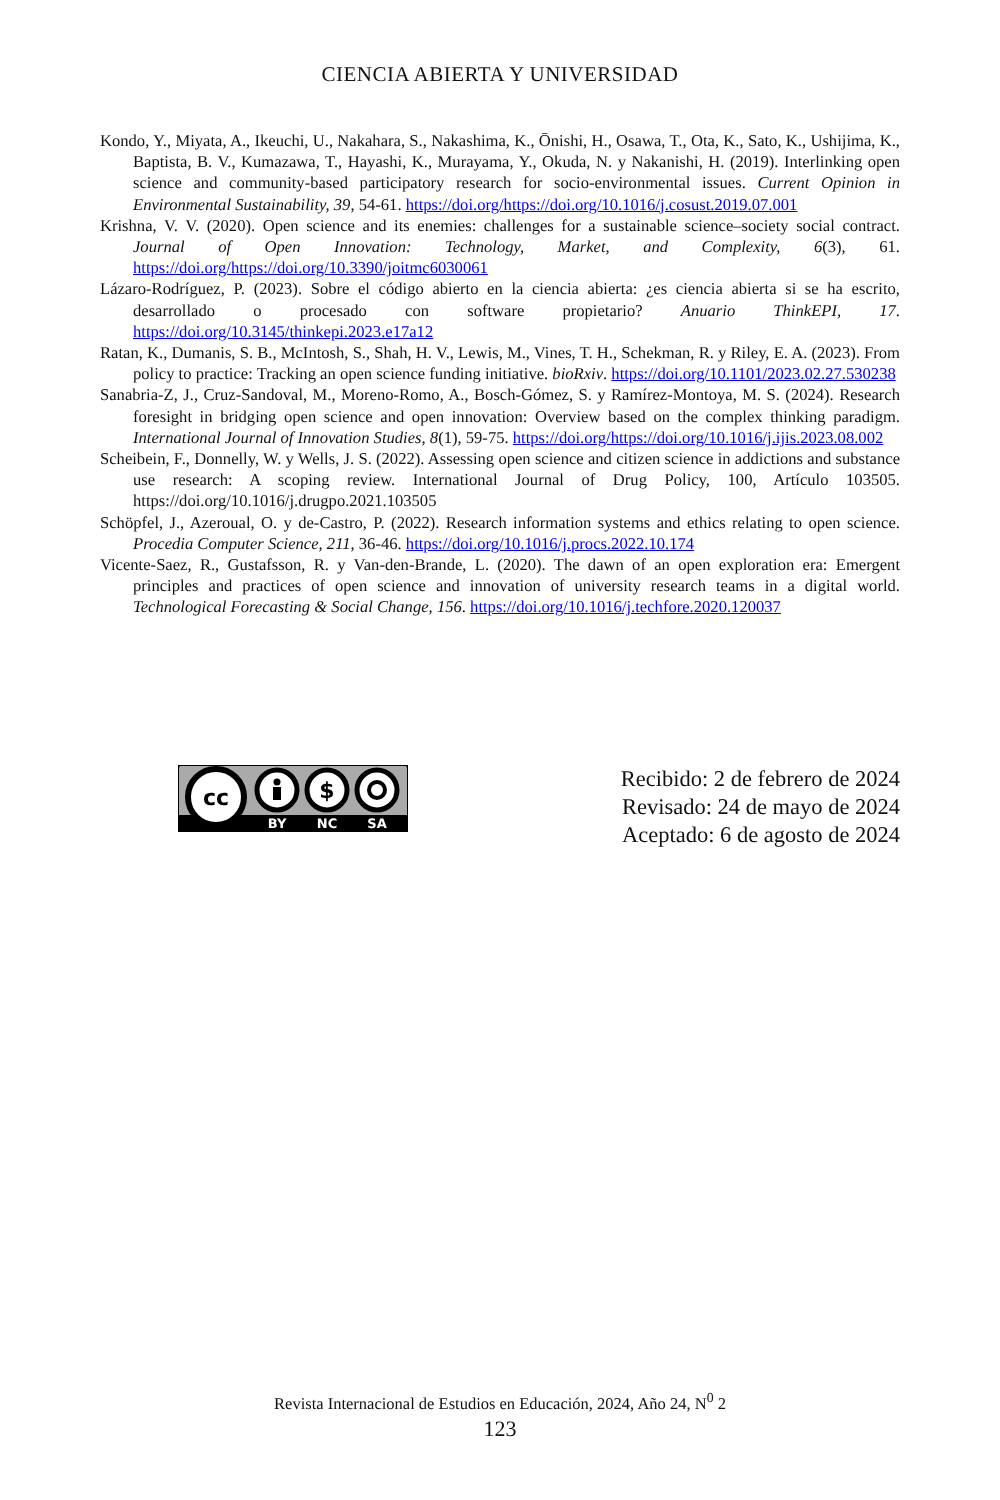CIENCIA ABIERTA Y UNIVERSIDAD
Kondo, Y., Miyata, A., Ikeuchi, U., Nakahara, S., Nakashima, K., Ōnishi, H., Osawa, T., Ota, K., Sato, K., Ushijima, K., Baptista, B. V., Kumazawa, T., Hayashi, K., Murayama, Y., Okuda, N. y Nakanishi, H. (2019). Interlinking open science and community-based participatory research for socio-environmental issues. Current Opinion in Environmental Sustainability, 39, 54-61. https://doi.org/https://doi.org/10.1016/j.cosust.2019.07.001
Krishna, V. V. (2020). Open science and its enemies: challenges for a sustainable science–society social contract. Journal of Open Innovation: Technology, Market, and Complexity, 6(3), 61. https://doi.org/https://doi.org/10.3390/joitmc6030061
Lázaro-Rodríguez, P. (2023). Sobre el código abierto en la ciencia abierta: ¿es ciencia abierta si se ha escrito, desarrollado o procesado con software propietario? Anuario ThinkEPI, 17. https://doi.org/10.3145/thinkepi.2023.e17a12
Ratan, K., Dumanis, S. B., McIntosh, S., Shah, H. V., Lewis, M., Vines, T. H., Schekman, R. y Riley, E. A. (2023). From policy to practice: Tracking an open science funding initiative. bioRxiv. https://doi.org/10.1101/2023.02.27.530238
Sanabria-Z, J., Cruz-Sandoval, M., Moreno-Romo, A., Bosch-Gómez, S. y Ramírez-Montoya, M. S. (2024). Research foresight in bridging open science and open innovation: Overview based on the complex thinking paradigm. International Journal of Innovation Studies, 8(1), 59-75. https://doi.org/https://doi.org/10.1016/j.ijis.2023.08.002
Scheibein, F., Donnelly, W. y Wells, J. S. (2022). Assessing open science and citizen science in addictions and substance use research: A scoping review. International Journal of Drug Policy, 100, Artículo 103505. https://doi.org/10.1016/j.drugpo.2021.103505
Schöpfel, J., Azeroual, O. y de-Castro, P. (2022). Research information systems and ethics relating to open science. Procedia Computer Science, 211, 36-46. https://doi.org/10.1016/j.procs.2022.10.174
Vicente-Saez, R., Gustafsson, R. y Van-den-Brande, L. (2020). The dawn of an open exploration era: Emergent principles and practices of open science and innovation of university research teams in a digital world. Technological Forecasting & Social Change, 156. https://doi.org/10.1016/j.techfore.2020.120037
cc
$
BY
NC
SA
Recibido: 2 de febrero de 2024
Revisado: 24 de mayo de 2024
Aceptado: 6 de agosto de 2024
Revista Internacional de Estudios en Educación, 2024, Año 24, N<sup>0</sup> 2
123